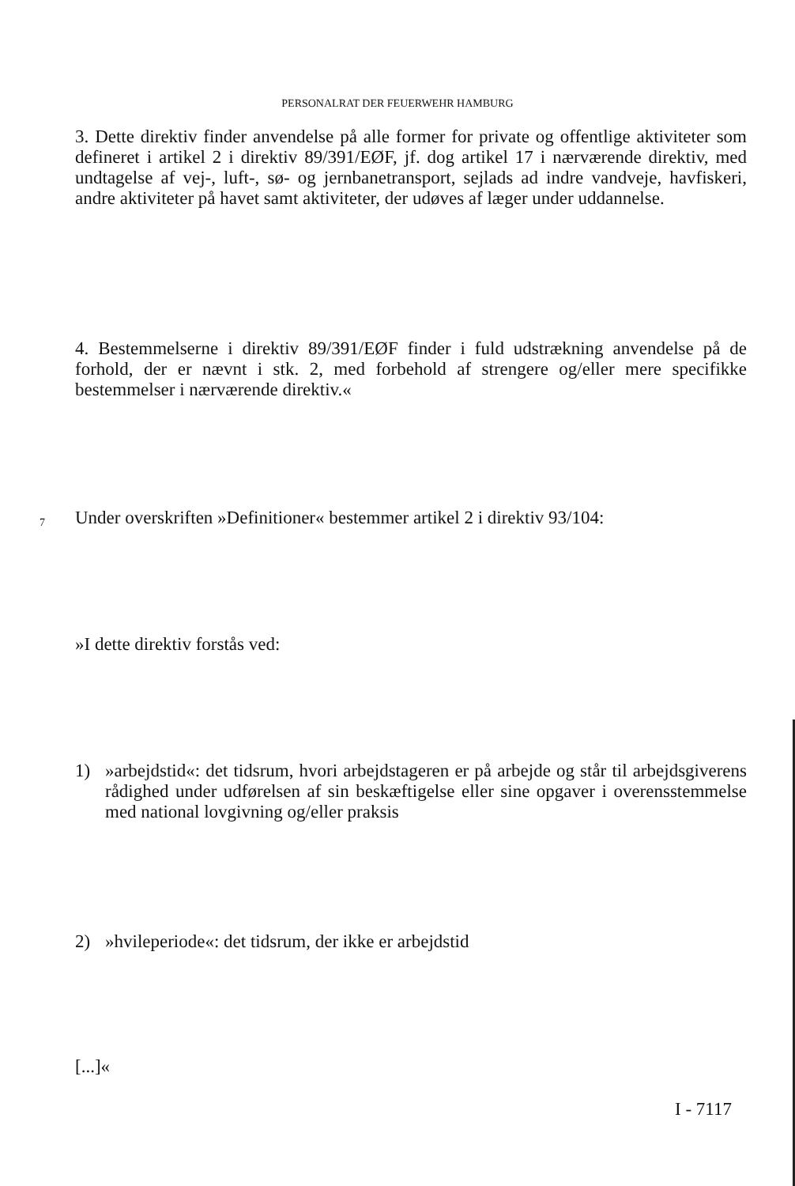PERSONALRAT DER FEUERWEHR HAMBURG
3. Dette direktiv finder anvendelse på alle former for private og offentlige aktiviteter som defineret i artikel 2 i direktiv 89/391/EØF, jf. dog artikel 17 i nærværende direktiv, med undtagelse af vej-, luft-, sø- og jernbanetransport, sejlads ad indre vandveje, havfiskeri, andre aktiviteter på havet samt aktiviteter, der udøves af læger under uddannelse.
4. Bestemmelserne i direktiv 89/391/EØF finder i fuld udstrækning anvendelse på de forhold, der er nævnt i stk. 2, med forbehold af strengere og/eller mere specifikke bestemmelser i nærværende direktiv.«
7
Under overskriften »Definitioner« bestemmer artikel 2 i direktiv 93/104:
»I dette direktiv forstås ved:
1) »arbejdstid«: det tidsrum, hvori arbejdstageren er på arbejde og står til arbejdsgiverens rådighed under udførelsen af sin beskæftigelse eller sine opgaver i overensstemmelse med national lovgivning og/eller praksis
2) »hvileperiode«: det tidsrum, der ikke er arbejdstid
[...]«
I - 7117